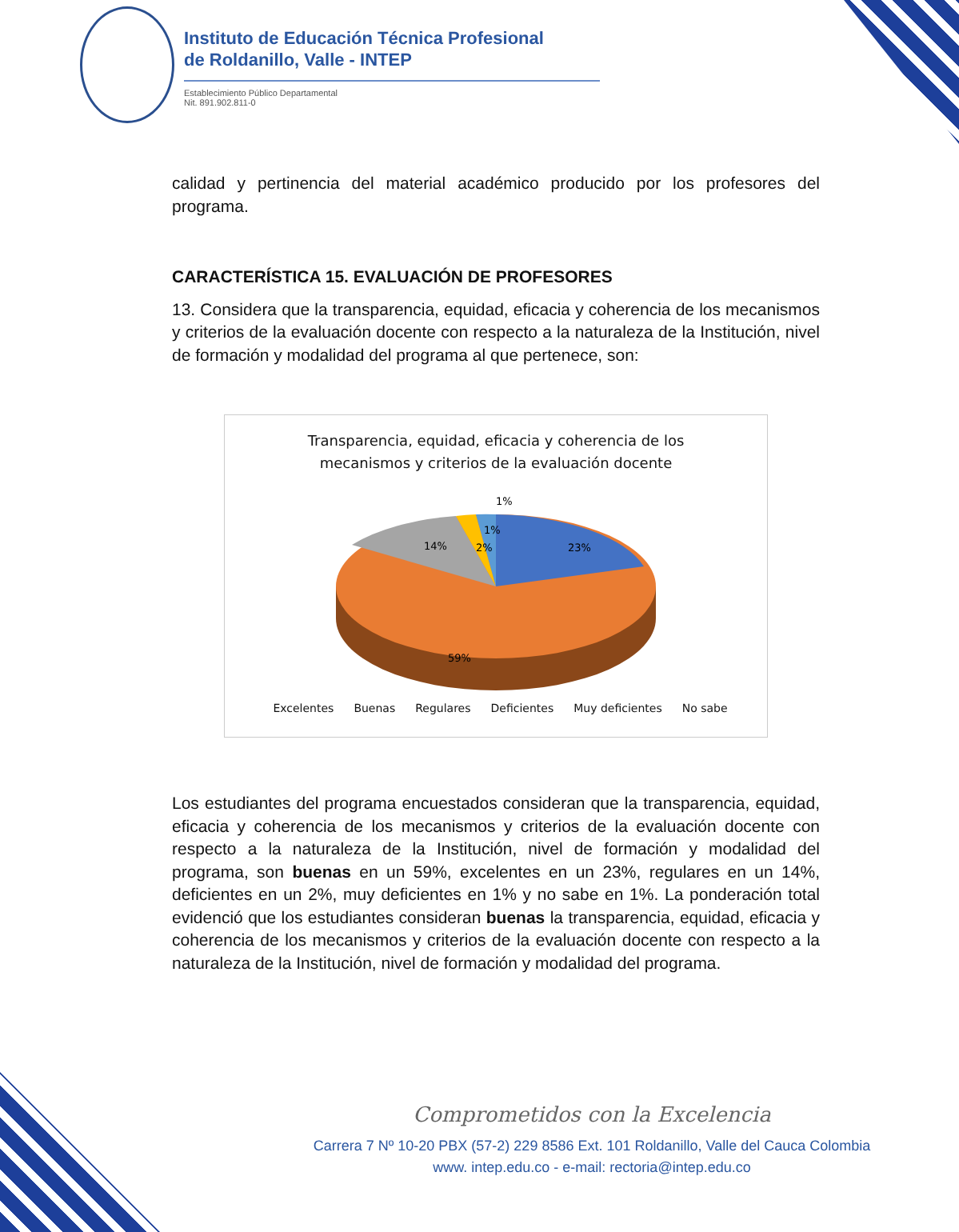Instituto de Educación Técnica Profesional
de Roldanillo, Valle - INTEP
Establecimiento Público Departamental
Nit. 891.902.811-0
calidad y pertinencia del material académico producido por los profesores del programa.
CARACTERÍSTICA 15. EVALUACIÓN DE PROFESORES
13. Considera que la transparencia, equidad, eficacia y coherencia de los mecanismos y criterios de la evaluación docente con respecto a la naturaleza de la Institución, nivel de formación y modalidad del programa al que pertenece, son:
Transparencia, equidad, eficacia y coherencia de los
mecanismos y criterios de la evaluación docente
1%
1%
2%
14%
23%
59%
Excelentes Buenas Regulares Deficientes Muy deficientes No sabe
Los estudiantes del programa encuestados consideran que la transparencia, equidad, eficacia y coherencia de los mecanismos y criterios de la evaluación docente con respecto a la naturaleza de la Institución, nivel de formación y modalidad del programa, son buenas en un 59%, excelentes en un 23%, regulares en un 14%, deficientes en un 2%, muy deficientes en 1% y no sabe en 1%. La ponderación total evidenció que los estudiantes consideran buenas la transparencia, equidad, eficacia y coherencia de los mecanismos y criterios de la evaluación docente con respecto a la naturaleza de la Institución, nivel de formación y modalidad del programa.
Comprometidos con la Excelencia
Carrera 7 Nº 10-20 PBX (57-2) 229 8586 Ext. 101 Roldanillo, Valle del Cauca Colombia
www. intep.edu.co - e-mail: rectoria@intep.edu.co